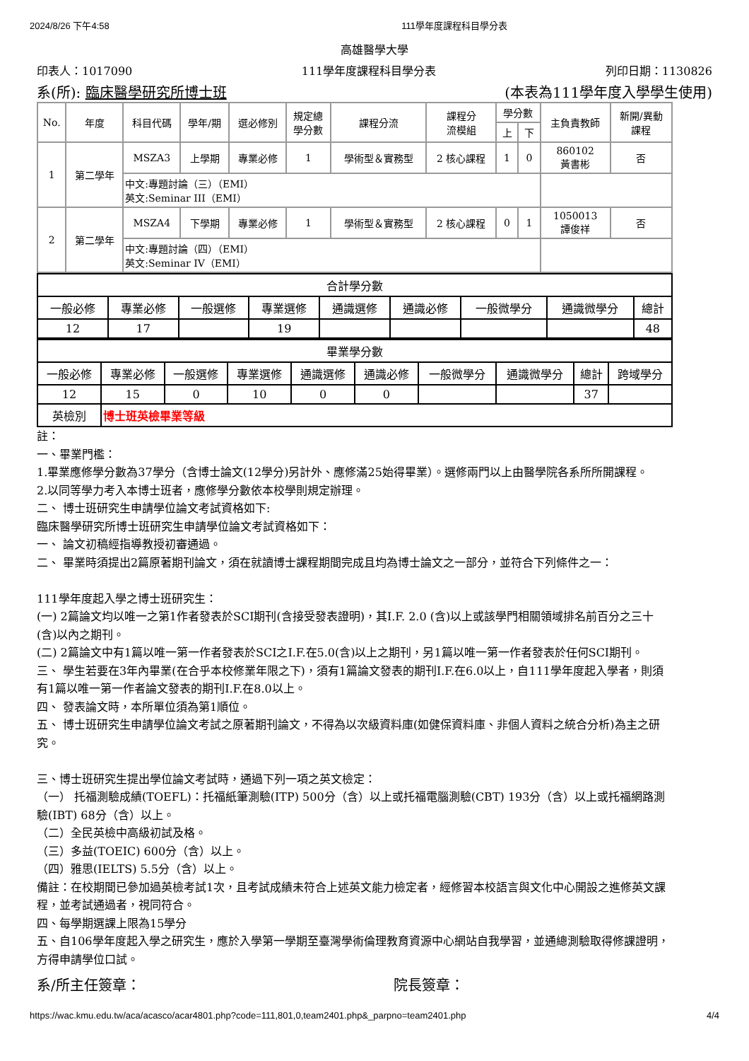2024/8/26 下午4:58 111學年度課程科目學分表
高雄醫學大學
印表人：1017090 111學年度課程科目學分表 列印日期：1130826
系(所): 臨床醫學研究所博士班 (本表為111學年度入學學生使用)
| No. | 年度 | 科目代碼 | 學年/期 | 選必修別 | 規定總 學分數 | 課程分流 | 課程分 流模組 | 學分數 | | 主負責教師 | 新開/異動 課程 |
| --- | --- | --- | --- | --- | --- | --- | --- | --- | --- | --- | --- |
| | | | | | | | | 上 | 下 | | |
| 1 | 第二學年 | MSZA3 | 上學期 | 專業必修 | 1 | 學術型＆實務型 | 2 核心課程 | 1 | 0 | 860102 黃書彬 | 否 |
| | | 中文:專題討論（三）（EMI） 英文:Seminar III（EMI） | | | | | | | | | |
| 2 | 第二學年 | MSZA4 | 下學期 | 專業必修 | 1 | 學術型＆實務型 | 2 核心課程 | 0 | 1 | 1050013 譚俊祥 | 否 |
| | | 中文:專題討論（四）（EMI） 英文:Seminar IV（EMI） | | | | | | | | | |
| 合計學分數 | | | | | | | | |
| --- | --- | --- | --- | --- | --- | --- | --- | --- |
| 一般必修 | 專業必修 | 一般選修 | 專業選修 | 通識選修 | 通識必修 | 一般微學分 | 通識微學分 | 總計 |
| 12 | 17 | | 19 | | | | | 48 |
| 畢業學分數 | | | | | | | | | |
| --- | --- | --- | --- | --- | --- | --- | --- | --- | --- |
| 一般必修 | 專業必修 | 一般選修 | 專業選修 | 通識選修 | 通識必修 | 一般微學分 | 通識微學分 | 總計 | 跨域學分 |
| 12 | 15 | 0 | 10 | 0 | 0 | | | 37 | |
| 英檢別 | 博士班英檢畢業等級 | | | | | | | | |
註：
一、畢業門檻：
1.畢業應修學分數為37學分（含博士論文(12學分)另計外、應修滿25始得畢業）。選修兩門以上由醫學院各系所所開課程。
2.以同等學力考入本博士班者，應修學分數依本校學則規定辦理。
二、 博士班研究生申請學位論文考試資格如下:
臨床醫學研究所博士班研究生申請學位論文考試資格如下：
一、 論文初稿經指導教授初審通過。
二、 畢業時須提出2篇原著期刊論文，須在就讀博士課程期間完成且均為博士論文之一部分，並符合下列條件之一：
111學年度起入學之博士班研究生：
(一) 2篇論文均以唯一之第1作者發表於SCI期刊(含接受發表證明)，其I.F. 2.0 (含)以上或該學門相關領域排名前百分之三十(含)以內之期刊。
(二) 2篇論文中有1篇以唯一第一作者發表於SCI之I.F.在5.0(含)以上之期刊，另1篇以唯一第一作者發表於任何SCI期刊。
三、 學生若要在3年內畢業(在合乎本校修業年限之下)，須有1篇論文發表的期刊I.F.在6.0以上，自111學年度起入學者，則須有1篇以唯一第一作者論文發表的期刊I.F.在8.0以上。
四、 發表論文時，本所單位須為第1順位。
五、 博士班研究生申請學位論文考試之原著期刊論文，不得為以次級資料庫(如健保資料庫、非個人資料之統合分析)為主之研究。
三、博士班研究生提出學位論文考試時，通過下列一項之英文檢定：
（一） 托福測驗成績(TOEFL)：托福紙筆測驗(ITP) 500分（含）以上或托福電腦測驗(CBT) 193分（含）以上或托福網路測驗(IBT) 68分（含）以上。
（二）全民英檢中高級初試及格。
（三）多益(TOEIC) 600分（含）以上。
（四）雅思(IELTS) 5.5分（含）以上。
備註：在校期間已參加過英檢考試1次，且考試成績未符合上述英文能力檢定者，經修習本校語言與文化中心開設之進修英文課程，並考試通過者，視同符合。
四、每學期選課上限為15學分
五、自106學年度起入學之研究生，應於入學第一學期至臺灣學術倫理教育資源中心網站自我學習，並通總測驗取得修課證明，方得申請學位口試。
系/所主任簽章： 院長簽章：
https://wac.kmu.edu.tw/aca/acasco/acar4801.php?code=111,801,0,team2401.php&_parpno=team2401.php 4/4